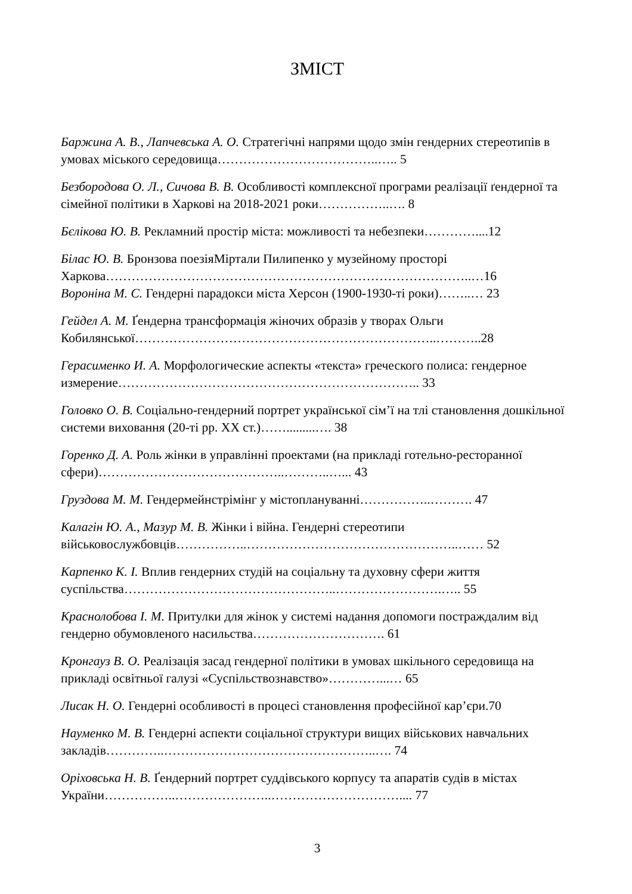ЗМІСТ
Баржина А. В., Лапчевська А. О. Стратегічні напрями щодо змін гендерних стереотипів в умовах міського середовища………………………………..….. 5
Безбородова О. Л., Сичова В. В. Особливості комплексної програми реалізації ґендерної та сімейної політики в Харкові на 2018-2021 роки……………..…. 8
Бєлікова Ю. В. Рекламний простір міста: можливості та небезпеки…………....12
Білас Ю. В. Бронзова поезіяМіртали Пилипенко у музейному просторі Харкова…………………………………………………………………………..…16
Вороніна М. С. Гендерні парадокси міста Херсон (1900-1930-ті роки)……..… 23
Гейдел А. М. Ґендерна трансформація жіночих образів у творах Ольги Кобилянської……………………………………………………………..………..28
Герасименко И. А. Морфологические аспекты «текста» греческого полиса: гендерное измерение…………………………………………………………….. 33
Головко О. В. Соціально-гендерний портрет української сім’ї на тлі становлення дошкільної системи виховання (20-ті рр. XX ст.)…….........…. 38
Горенко Д. А. Роль жінки в управлінні проектами (на прикладі готельно-ресторанної сфери)……………………………………..………..…... 43
Груздова М. М. Гендермейнстрімінг у містоплануванні……………..………. 47
Калагін Ю. А., Мазур М. В. Жінки і війна. Гендерні стереотипи військовослужбовців……………..…………………………………………..…… 52
Карпенко К. І. Вплив гендерних студій на соціальну та духовну сфери життя суспільства…………………………………………..…………………….….. 55
Краснолобова І. М. Притулки для жінок у системі надання допомоги постраждалим від гендерно обумовленого насильства…………………………. 61
Кронгауз В. О. Реалізація засад гендерної політики в умовах шкільного середовища на прикладі освітньої галузі «Суспільствознавство»…………...… 65
Лисак Н. О. Гендерні особливості в процесі становлення професійної кар’єри.70
Науменко М. В. Гендерні аспекти соціальної структури вищих військових навчальних закладів…………..…………………………………………..…. 74
Оріховська Н. В. Ґендерний портрет суддівського корпусу та апаратів судів в містах України……………..…………………..………………………….... 77
3